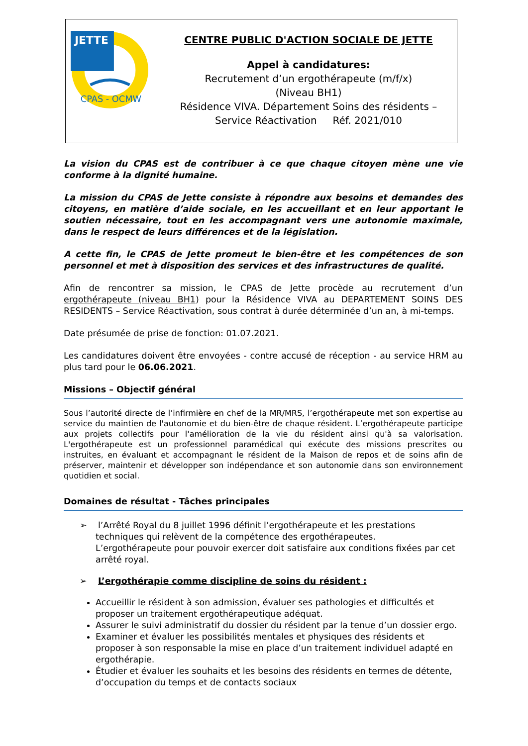JETTE
CPAS - OCMW
CENTRE PUBLIC D'ACTION SOCIALE DE JETTE
Appel à candidatures:
Recrutement d’un ergothérapeute (m/f/x)
(Niveau BH1)
Résidence VIVA. Département Soins des résidents –
Service Réactivation Réf. 2021/010
La vision du CPAS est de contribuer à ce que chaque citoyen mène une vie conforme à la dignité humaine.
La mission du CPAS de Jette consiste à répondre aux besoins et demandes des citoyens, en matière d’aide sociale, en les accueillant et en leur apportant le soutien nécessaire, tout en les accompagnant vers une autonomie maximale, dans le respect de leurs différences et de la législation.
A cette fin, le CPAS de Jette promeut le bien-être et les compétences de son personnel et met à disposition des services et des infrastructures de qualité.
Afin de rencontrer sa mission, le CPAS de Jette procède au recrutement d’un ergothérapeute (niveau BH1) pour la Résidence VIVA au DEPARTEMENT SOINS DES RESIDENTS – Service Réactivation, sous contrat à durée déterminée d’un an, à mi-temps.
Date présumée de prise de fonction: 01.07.2021.
Les candidatures doivent être envoyées - contre accusé de réception - au service HRM au plus tard pour le 06.06.2021.
Missions – Objectif général
Sous l’autorité directe de l’infirmière en chef de la MR/MRS, l’ergothérapeute met son expertise au service du maintien de l'autonomie et du bien-être de chaque résident. L’ergothérapeute participe aux projets collectifs pour l'amélioration de la vie du résident ainsi qu'à sa valorisation. L'ergothérapeute est un professionnel paramédical qui exécute des missions prescrites ou instruites, en évaluant et accompagnant le résident de la Maison de repos et de soins afin de préserver, maintenir et développer son indépendance et son autonomie dans son environnement quotidien et social.
Domaines de résultat - Tâches principales
➢ l’Arrêté Royal du 8 juillet 1996 définit l’ergothérapeute et les prestations
techniques qui relèvent de la compétence des ergothérapeutes.
L’ergothérapeute pour pouvoir exercer doit satisfaire aux conditions fixées par cet
arrêté royal.
➢ L’ergothérapie comme discipline de soins du résident :
Accueillir le résident à son admission, évaluer ses pathologies et difficultés et proposer un traitement ergothérapeutique adéquat.
Assurer le suivi administratif du dossier du résident par la tenue d’un dossier ergo.
Examiner et évaluer les possibilités mentales et physiques des résidents et proposer à son responsable la mise en place d’un traitement individuel adapté en ergothérapie.
Étudier et évaluer les souhaits et les besoins des résidents en termes de détente, d’occupation du temps et de contacts sociaux